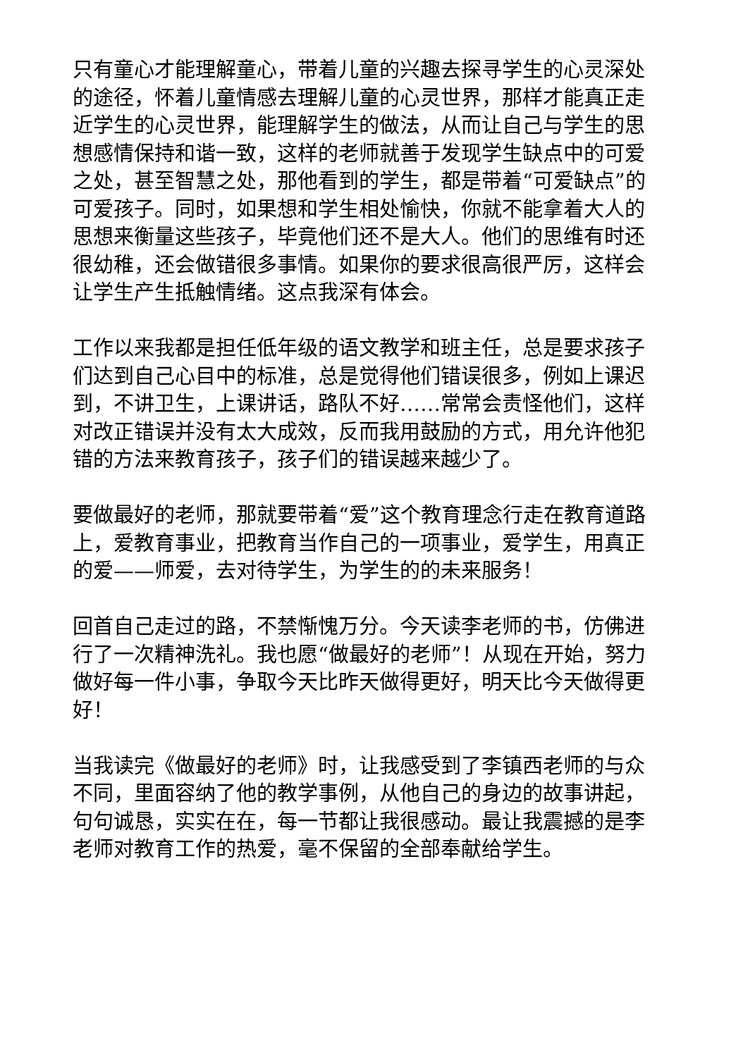只有童心才能理解童心，带着儿童的兴趣去探寻学生的心灵深处的途径，怀着儿童情感去理解儿童的心灵世界，那样才能真正走近学生的心灵世界，能理解学生的做法，从而让自己与学生的思想感情保持和谐一致，这样的老师就善于发现学生缺点中的可爱之处，甚至智慧之处，那他看到的学生，都是带着“可爱缺点”的可爱孩子。同时，如果想和学生相处愉快，你就不能拿着大人的思想来衡量这些孩子，毕竟他们还不是大人。他们的思维有时还很幼稚，还会做错很多事情。如果你的要求很高很严厉，这样会让学生产生抵触情绪。这点我深有体会。
工作以来我都是担任低年级的语文教学和班主任，总是要求孩子们达到自己心目中的标准，总是觉得他们错误很多，例如上课迟到，不讲卫生，上课讲话，路队不好……常常会责怪他们，这样对改正错误并没有太大成效，反而我用鼓励的方式，用允许他犯错的方法来教育孩子，孩子们的错误越来越少了。
要做最好的老师，那就要带着“爱”这个教育理念行走在教育道路上，爱教育事业，把教育当作自己的一项事业，爱学生，用真正的爱——师爱，去对待学生，为学生的的未来服务！
回首自己走过的路，不禁惭愧万分。今天读李老师的书，仿佛进行了一次精神洗礼。我也愿“做最好的老师”！从现在开始，努力做好每一件小事，争取今天比昨天做得更好，明天比今天做得更好！
当我读完《做最好的老师》时，让我感受到了李镇西老师的与众不同，里面容纳了他的教学事例，从他自己的身边的故事讲起，句句诚恳，实实在在，每一节都让我很感动。最让我震撼的是李老师对教育工作的热爱，毫不保留的全部奉献给学生。